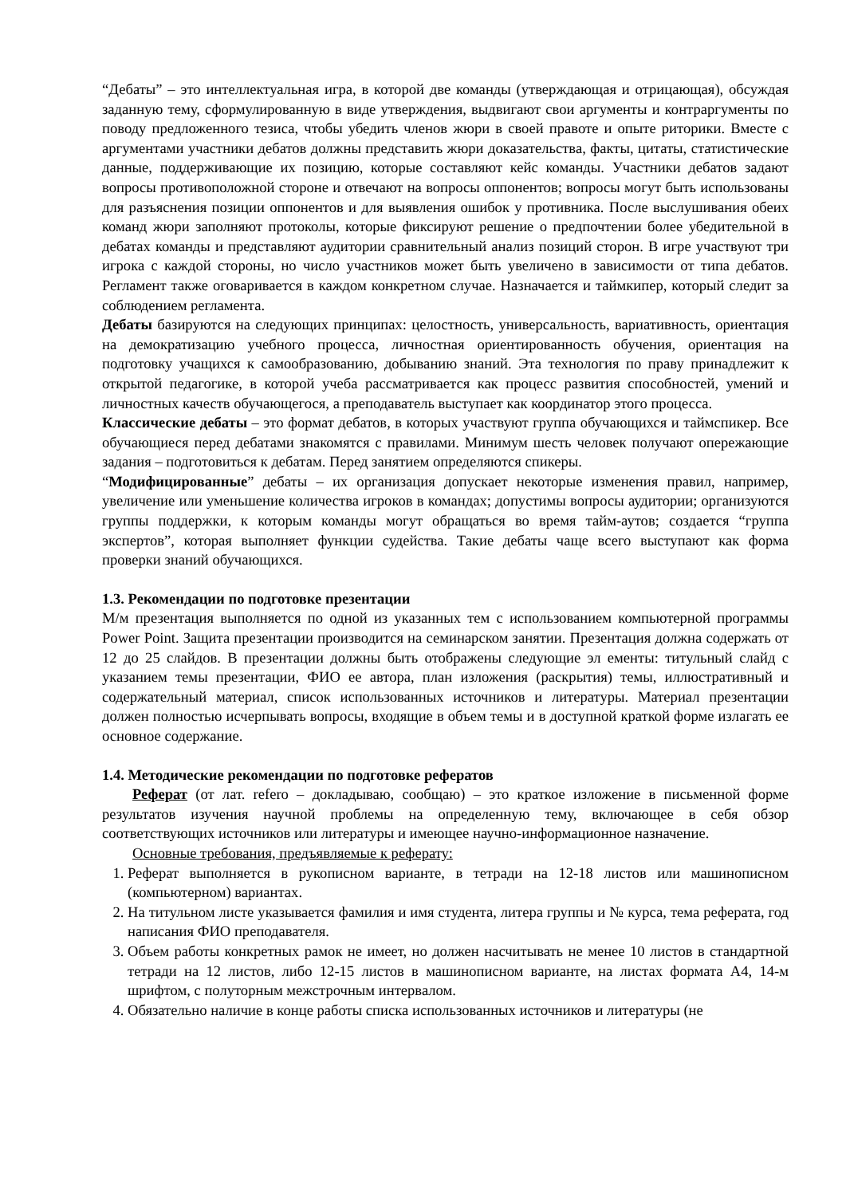“Дебаты” – это интеллектуальная игра, в которой две команды (утверждающая и отрицающая), обсуждая заданную тему, сформулированную в виде утверждения, выдвигают свои аргументы и контраргументы по поводу предложенного тезиса, чтобы убедить членов жюри в своей правоте и опыте риторики. Вместе с аргументами участники дебатов должны представить жюри доказательства, факты, цитаты, статистические данные, поддерживающие их позицию, которые составляют кейс команды. Участники дебатов задают вопросы противоположной стороне и отвечают на вопросы оппонентов; вопросы могут быть использованы для разъяснения позиции оппонентов и для выявления ошибок у противника. После выслушивания обеих команд жюри заполняют протоколы, которые фиксируют решение о предпочтении более убедительной в дебатах команды и представляют аудитории сравнительный анализ позиций сторон. В игре участвуют три игрока с каждой стороны, но число участников может быть увеличено в зависимости от типа дебатов. Регламент также оговаривается в каждом конкретном случае. Назначается и таймкипер, который следит за соблюдением регламента.
Дебаты базируются на следующих принципах: целостность, универсальность, вариативность, ориентация на демократизацию учебного процесса, личностная ориентированность обучения, ориентация на подготовку учащихся к самообразованию, добыванию знаний. Эта технология по праву принадлежит к открытой педагогике, в которой учеба рассматривается как процесс развития способностей, умений и личностных качеств обучающегося, а преподаватель выступает как координатор этого процесса.
Классические дебаты – это формат дебатов, в которых участвуют группа обучающихся и таймспикер. Все обучающиеся перед дебатами знакомятся с правилами. Минимум шесть человек получают опережающие задания – подготовиться к дебатам. Перед занятием определяются спикеры.
“Модифицированные” дебаты – их организация допускает некоторые изменения правил, например, увеличение или уменьшение количества игроков в командах; допустимы вопросы аудитории; организуются группы поддержки, к которым команды могут обращаться во время тайм-аутов; создается “группа экспертов”, которая выполняет функции судейства. Такие дебаты чаще всего выступают как форма проверки знаний обучающихся.
1.3. Рекомендации по подготовке презентации
М/м презентация выполняется по одной из указанных тем с использованием компьютерной программы Power Point. Защита презентации производится на семинарском занятии. Презентация должна содержать от 12 до 25 слайдов. В презентации должны быть отображены следующие эл ементы: титульный слайд с указанием темы презентации, ФИО ее автора, план изложения (раскрытия) темы, иллюстративный и содержательный материал, список использованных источников и литературы. Материал презентации должен полностью исчерпывать вопросы, входящие в объем темы и в доступной краткой форме излагать ее основное содержание.
1.4. Методические рекомендации по подготовке рефератов
Реферат (от лат. refero – докладываю, сообщаю) – это краткое изложение в письменной форме результатов изучения научной проблемы на определенную тему, включающее в себя обзор соответствующих источников или литературы и имеющее научно-информационное назначение.
Основные требования, предъявляемые к реферату:
1. Реферат выполняется в рукописном варианте, в тетради на 12-18 листов или машинописном (компьютерном) вариантах.
2. На титульном листе указывается фамилия и имя студента, литера группы и № курса, тема реферата, год написания ФИО преподавателя.
3. Объем работы конкретных рамок не имеет, но должен насчитывать не менее 10 листов в стандартной тетради на 12 листов, либо 12-15 листов в машинописном варианте, на листах формата А4, 14-м шрифтом, с полуторным межстрочным интервалом.
4. Обязательно наличие в конце работы списка использованных источников и литературы (не